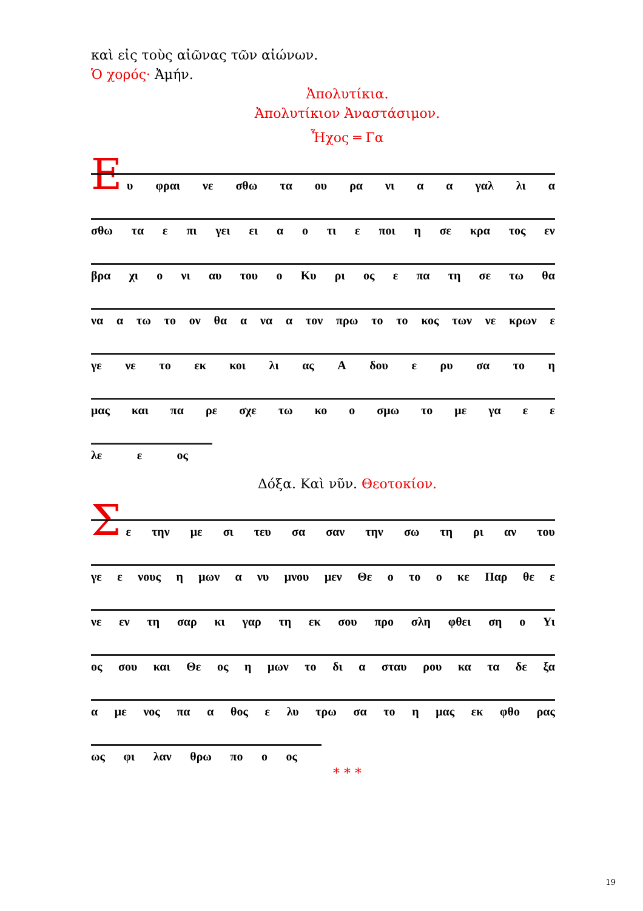καὶ εἰς τοὺς αἰῶνας τῶν αἰώνων.
Ὁ χορός· Ἀμήν.
Ἀπολυτίκια.
Ἀπολυτίκιον Ἀναστάσιμον.
Ἦχος ═ Γα
Ε
υ φραι νε σθω τα ου ρα νι α α γαλ λι α
σθω τα ε πι γει ει α ο τι ε ποι η σε κρα τος εν
βρα χι ο νι αυ του ο Κυ ρι ος ε πα τη σε τω θα
να α τω το ον θα α να α τον πρω το το κος των νε κρων ε
γε νε το εκ κοι λι ας Α δου ε ρυ σα το η
μας και πα ρε σχε τω κο ο σμω το με γα ε ε
λε ε ος
Δόξα. Καὶ νῦν. Θεοτοκίον.
Σ
ε την με σι τευ σα σαν την σω τη ρι αν του
γε ε νους η μων α νυ μνου μεν Θε ο το ο κε Παρ θε ε
νε εν τη σαρ κι γαρ τη εκ σου προ σλη φθει ση ο Υι
ος σου και Θε ος η μων το δι α σταυ ρου κα τα δε ξα
α με νος πα α θος ε λυ τρω σα το η μας εκ φθο ρας
ως φι λαν θρω πο ο ος
* * *
19